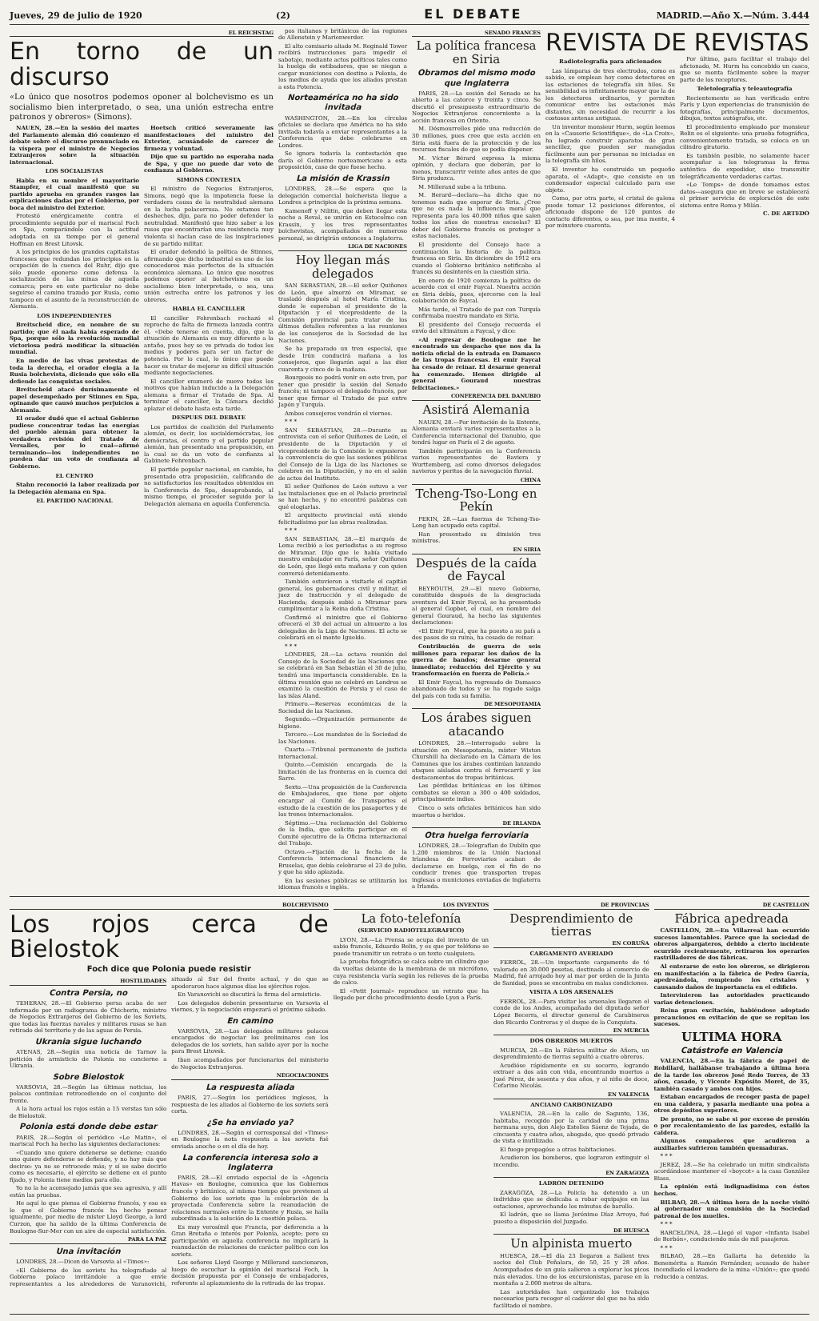Jueves, 29 de julio de 1920 (2) EL DEBATE MADRID.—Año X.—Núm. 3.444
EL REICHSTAG
En torno de un discurso
«Lo único que nosotros podemos oponer al bolchevismo es un socialismo bien interpretado, o sea, una unión estrecha entre patronos y obreros» (Simons).
NAUEN, 28.—En la sesión del martes del Parlamento alemán dió comienzo el debate sobre el discurso pronunciado en la víspera por el ministro de Negocios Extranjeros sobre la situación internacional.
LOS SOCIALISTAS
Habla en su nombre el mayoritario Stampfer, el cual manifestó que su partido aprueba en grandes rasgos las explicaciones dadas por el Gobierno, por boca del ministro del Exterior.
Protestó enérgicamente contra el procedimiento seguido por el mariscal Foch en Spa, comparándolo con la actitud adoptada en su tiempo por el general Hoffman en Brest Litovsk.
A los principios de los grandes capitalistas franceses que redundan los principios en la ocupación de la cuenca del Ruhr, dijo que sólo puede oponerse como defensa la socialización de las minas de aquella comarca; pero en este particular no debe seguirse el camino trazado por Rusia, como tampoco en el asunto de la reconstrucción de Alemania.
LOS INDEPENDIENTES
Breitscheid dice, en nombre de su partido; que él nada había esperado de Spa, porque sólo la revolución mundial victoriosa podrá modificar la situación mundial.
En medio de las vivas protestas de toda la derecha, el orador elogia a la Rusia bolchevista, diciendo que sólo ella defiende las conquistas sociales.
Breitscheid atacó durísimamente el papel desempeñado por Stinnes en Spa, opinando que causó muchos perjuicios a Alemania.
El orador dudó que el actual Gobierno pudiese concentrar todas las energías del pueblo alemán para obtener la verdadera revisión del Tratado de Versalles, por lo cual—afirmó terminando—los independientes no pueden dar un voto de confianza al Gobierno.
EL CENTRO
Stahn reconoció la labor realizada por la Delegación alemana en Spa.
EL PARTIDO NACIONAL
Hoetsch criticó severamente las manifestaciones del ministro del Exterior, acusándole de carecer de firmeza y voluntad.
Dijo que su partido no esperaba nada de Spa, y que no puede dar voto de confianza al Gobierno.
SIMONS CONTESTA
El ministro de Negocios Extranjeros, Simons, negó que la impotencia fuese la verdadera causa de la neutralidad alemana en la lucha polacorrusa. No estamos tan deshechos, dijo, para no poder defender la neutralidad. Manifestó que hizo saber a los rusos que encontrarían una resistencia muy violenta si hacían caso de las inspiraciones de su partido militar.
El orador defendió la política de Stinnes, afirmando que dicho industrial es uno de los conocedores más perfectos de la situación económica alemana. Lo único que nosotros podemos oponer al bolchevismo es un socialismo bien interpretado, o sea, una unión estrecha entre los patronos y los obreros.
HABLA EL CANCILLER
El canciller Fehrenbach rechazó el reproche de falta de firmeza lanzada contra él. «Debe tenerse en cuenta, dijo, que la situación de Alemania es muy diferente a la antaño, pues hoy se ve privada de todos los medios y poderes para ser un factor de potencia. Por lo cual, lo único que puede hacer es tratar de mejorar su difícil situación mediante negociaciones.
El canciller enumeró de nuevo todos los motivos que habían inducido a la Delegación alemana a firmar el Tratado de Spa. Al terminar el canciller, la Cámara decidió aplazar el debate hasta esta tarde.
DESPUES DEL DEBATE
Los partidos de coalición del Parlamento alemán, es decir, los socialdemócratas, los demócratas, el centro y el partido popular alemán, han presentado una proposición, en la cual se da un voto de confianza al Gabinete Fehrenbach.
El partido popular nacional, en cambio, ha presentado otra proposición, calificando de no satisfactorios los resultados obtenidos en la Conferencia de Spa, desaprobando, al mismo tiempo, el proceder seguido por la Delegación alemana en aquella Conferencia.
pos italianos y británicos de las regiones de Allenstein y Marienwerder.
El alto comisario aliado M. Reginald Tower recibirá instrucciones para impedir el sabotaje, mediante actos políticos tales como la huelga de estibadores, que se niegan a cargar municiones con destino a Polonia, de los medios de ayuda que los aliados prestan a esta Potencia.
Norteamérica no ha sido invitada
WASHINGTON, 28.—En los círculos oficiales se declara que América no ha sido invitada todavía a enviar representantes a la Conferencia que debe celebrarse en Londres.
Se ignora todavía la contestación que daría el Gobierno norteamericano a esta proposición, caso de que fuese hecho.
La misión de Krassin
LONDRES, 28.—Se espera que la delegación comercial bolchevista llegue a Londres a principios de la próxima semana.
Kameneff y Nilitin, que deben llegar esta noche a Reval, se unirán en Estocolmo con Krassin, y los tres representantes bolchevistas, acompañados de numeroso personal, se dirigirán entonces a Inglaterra.
LIGA DE NACIONES
Hoy llegan más delegados
SAN SEBASTIAN, 28.—El señor Quiñones de León, que almorzó en Miramar, se trasladó después al hotel María Cristina, donde le esperaban el presidente de la Diputación y el vicepresidente de la Comisión provincial para tratar de los últimos detalles referentes a las reuniones de los consejeros de la Sociedad de las Naciones.
Se ha preparado un tren especial, que desde Irún conducirá mañana a los consejeros, que llegarán aquí a las diez cuarenta y cinco de la mañana.
Bourgeois no podrá venir en este tren, por tener que presidir la sesión del Senado francés; ni tampoco el delegado francés, por tener que firmar el Tratado de paz entre Japón y Turquía.
Ambos consejeros vendrán el viernes.
* * *
SAN SEBASTIAN, 28.—Durante su entrevista con el señor Quiñones de León, el presidente de la Diputación y el vicepresidente de la Comisión le expusieron la conveniencia de que las sesiones públicas del Consejo de la Liga de las Naciones se celebren en la Diputación, y no en el salón de actos del Instituto.
El señor Quiñones de León estuvo a ver las instalaciones que en el Palacio provincial se han hecho, y no encontró palabras con qué elogiarlas.
El arquitecto provincial está siendo felicitadísimo por las obras realizadas.
* * *
SAN SEBASTIAN, 28.—El marqués de Lema recibió a los periodistas a su regreso de Miramar. Dijo que le había visitado nuestro embajador en París, señor Quiñones de León, que llegó esta mañana y con quien conversó detenidamente.
También estuvieron a visitarle el capitán general, los gobernadores civil y militar, el juez de Instrucción y el delegado de Hacienda; después subió a Miramar para cumplimentar a la Reina doña Cristina.
Confirmó el ministro que el Gobierno ofrecerá el 30 del actual un almuerzo a los delegados de la Liga de Naciones. El acto se celebrará en el monte Igueldo.
* * *
LONDRES, 28.—La octava reunión del Consejo de la Sociedad de las Naciones que se celebrará en San Sebastián el 30 de julio, tendrá una importancia considerable. En la última reunión que se celebró en Londres se examinó la cuestión de Persia y el caso de las islas Aland.
Primero.—Reservas económicas de la Sociedad de las Naciones.
Segundo.—Organización permanente de higiene.
Tercero.—Los mandatos de la Sociedad de las Naciones.
Cuarto.—Tribunal permanente de justicia internacional.
Quinto.—Comisión encargada de la limitación de las fronteras en la cuenca del Sarre.
Sexto.—Una proposición de la Conferencia de Embajadores, que tiene por objeto encargar al Comité de Transportes el estudio de la cuestión de los pasaportes y de los trenes internacionales.
Séptimo.—Una reclamación del Gobierno de la India, que solicita participar en el Comité ejecutivo de la Oficina internacional del Trabajo.
Octavo.—Fijación de la fecha de la Conferencia internacional financiera de Bruselas, que debía celebrarse el 23 de julio, y que ha sido aplazada.
En las sesiones públicas se utilizarán los idiomas francés e inglés.
SENADO FRANCES
La política francesa en Siria
Obramos del mismo modo que Inglaterra
PARIS, 28.—La sesión del Senado se ha abierto a las catorce y treinta y cinco. Se discutió el presupuesto extraordinario de Negocios Extranjeros concerniente a la acción francesa en Oriente.
M. Désmourrelles pide una reducción de 30 millones, pues cree que esta acción en Siria está fuera de la protección y de los recursos fiscales de que se podía disponer.
M. Víctor Bérard expresa la misma opinión, y declara que deberán, por lo menos, transcurrir veinte años antes de que Siria produzca.
M. Millerand sube a la tribuna.
M. Berard—declara—ha dicho que no tenemos nada que esperar de Siria. ¿Cree que no es nada la influencia moral que representa para los 40.000 niños que salen todos los años de nuestras escuelas? El deber del Gobierno francés es proteger a estos nacionales.
El presidente del Consejo hace a continuación la historia de la política francesa en Siria. En diciembre de 1912 era cuando el Gobierno británico notificaba al francés su desinterés en la cuestión siria.
En enero de 1920 comienza la política de acuerdo con el emir Faycal. Nuestra acción en Siria debía, pues, ejercerse con la leal colaboración de Faycal.
Más tarde, el Tratado de paz con Turquía confirmaba nuestro mandato en Siria.
El presidente del Consejo recuerda el envío del ultimátum a Faycal, y dice:
«Al regresar de Boulogne me he encontrado un despacho que nos da la noticia oficial de la entrada en Damasco de las tropas francesas. El emir Faycal ha cesado de reinar. El desarme general ha comenzado. Hemos dirigido al general Gouraud nuestras felicitaciones.»
CONFERENCIA DEL DANUBIO
Asistirá Alemania
NAUEN, 28.—Por invitación de la Entente, Alemania enviará varios representantes a la Conferencia internacional del Danubio, que tendrá lugar en París el 2 de agosto.
También participarán en la Conferencia varios representantes de Baviera y Wurttemberg, así como diversos delegados navieros y peritos de la navegación fluvial.
CHINA
Tcheng-Tso-Long en Pekín
PEKIN, 28.—Las fuerzas de Tcheng-Tso-Long han ocupado esta capital.
Han presentado su dimisión tres ministros.
EN SIRIA
Después de la caída de Faycal
BEYROUTH, 29.—El nuevo Gobierno, constituído después de la desgraciada aventura del Emir Faycal, se ha presentado al general Gopbet, el cual, en nombre del general Gouraud, ha hecho las siguientes declaraciones:
«El Emir Faycal, que ha puesto a su país a dos pasos de su ruina, ha cesado de reinar.
Contribución de guerra de seis millones para reparar los daños de la guerra de bandos; desarme general inmediato; reducción del Ejército y su transformación en fuerza de Policía.»
El Emir Faycal, ha regresado de Damasco abandonado de todos y se ha rogado salga del país con toda su familia.
DE MESOPOTAMIA
Los árabes siguen atacando
LONDRES, 28.—Interrogado sobre la situación en Mesopotamia, míster Wiston Churshill ha declarado en la Cámara de los Comunes que los árabes continúan lanzando ataques aislados contra el ferrocarril y los destacamentos de tropas británicas.
Las pérdidas británicas en los últimos combates se elevan a 300 o 400 soldados, principalmente indios.
Cinco o seis oficiales británicos han sido muertos o heridos.
DE IRLANDA
Otra huelga ferroviaria
LONDRES, 28.—Telegrafían de Dublín que 1.200 miembros de la Unión Nacional Irlandesa de Ferroviarios acaban de declararse en huelga, con el fin de no conducir trenes que transporten tropas inglesas o municiones enviadas de Inglaterra a Irlanda.
REVISTA DE REVISTAS
Radiotelegrafía para aficionados
Las lámparas de tres electrodos, como es sabido, se emplean hoy como detectores en las estaciones de telegrafía sin hilos. Su sensibilidad es infinitamente mayor que la de los detectores ordinarios, y permiten comunicar entre las estaciones más distantes, sin necesidad de recurrir a los costosos antenas antiguas.
Un inventor monsieur Hurm, según leemos en la «Causerie Scientifique», de «La Croix», ha logrado construir aparatos de gran sencillez, que pueden ser manejados fácilmente aun por personas no iniciadas en la telegrafía sin hilos.
El inventor ha construido un pequeño aparato, el «Adapt», que consiste en un condensador especial calculado para ese objeto.
Como, por otra parte, el cristal de galena puede tomar 12 posiciones diferentes, el aficionado dispone de 120 puntos de contacto diferentes, o sea, por ima mente, 4 por minutero cuarenta.
Por último, para facilitar el trabajo del aficionado, M. Hurm ha concebido un casco, que se monta fácilmente sobre la mayor parte de los receptores.
Teletolografía y teleautografía
Recientemente se han verificado entre París y Lyon experiencias de transmisión de fotografías, principalmente documentos, dibujos, textos autógrafos, etc.
El procedimiento empleado por monsieur Belin es el siguiente: una prueba fotográfica, convenientemente tratada, se coloca en un cilindro giratorio.
Es también posible, no solamente hacer acompañar a los telegramas la firma auténtica de expedidor, sino transmitir telegráficamente verdaderas cartas.
«Le Temps» de donde tomamos estos datos—asegura que en breve se establecerá el primer servicio de exploración de este sistema entre Roma y Milán.
C. DE ARTEDO
BOLCHEVISMO
Los rojos cerca de Bielostok
Foch dice que Polonia puede resistir
HOSTILIDADES
Contra Persia, no
TEHERAN, 28.—El Gobierno persa acaba de ser informado por un radiograma de Chicherin, ministro de Negocios Extranjeros del Gobierno de los Soviets, que todas las fuerzas navales y militares rusas se han retirado del territorio y de las aguas de Persia.
Ukrania sigue luchando
ATENAS, 28.—Según una noticia de Tarnov la petición de armisticio de Polonia no concierne a Ukrania.
Sobre Bielostok
VARSOVIA, 28.—Según las últimas noticias, los polacos continúan retrocediendo en el conjunto del frente.
A la hora actual los rojos están a 15 verstas tan sólo de Bielostok.
Polonia está donde debe estar
PARIS, 28.—Según el periódico «Le Matin», el mariscal Foch ha hecho las siguientes declaraciones:
«Cuando uno quiere detenerse se detiene; cuando uno quiere defenderse se defiende, y no hay más que decirse: ya no se retrocede más; y sí se sabe decirlo como es necesario, el ejército se detiene en el punto fijado, y Polonia tiene medios para ello.
Yo no la he aconsejado jamás que sea agresiva, y allí están las pruebas.
He aquí lo que piensa el Gobierno francés, y eso es lo que el Gobierno francés ha hecho pensar igualmente, por medio de míster Lloyd George, a lord Curzon, que ha salido de la última Conferencia de Boulogne-Sur-Mer con un aire de especial satisfacción.
PARA LA PAZ
Una invitación
LONDRES, 28.—Dicen de Varsovia al «Times»:
«El Gobierno de los soviets ha telegrafiado al Gobierno polaco invitándole a que envíe representantes a los alrededores de Varanovichi, situado al Sur del frente actual, y de que se apoderaron hace algunos días los ejércitos rojos.
En Varanovichi se discutirá la firma del armisticio.
Los delegados deberán presentarse en Varsovia el viernes, y la negociación empezará el próximo sábado.
En camino
VARSOVIA, 28.—Los delegados militares polacos encargados de negociar los preliminares con los delegados de los soviets, han salido ayer por la noche para Brest Litovsk.
Iban acompañados por funcionarios del ministerio de Negocios Extranjeros.
NEGOCIACIONES
La respuesta aliada
PARIS, 27.—Según los periódicos ingleses, la respuesta de los aliados al Gobierno de los soviets será corta.
¿Se ha enviado ya?
LONDRES, 28.—Según el corresponsal del «Times» en Boulogne la nota respuesta a los soviets fué enviada anoche o en el día de hoy.
La conferencia interesa solo a Inglaterra
PARIS, 28.—El enviado especial de la «Agencia Havas» en Boulogne, comunica que los Gobiernos francés y británico, al mismo tiempo que previenen al Gobierno de los soviets que la celebración de la proyectada Conferencia sobre la reanudación de relaciones normales entre la Entente y Rusia, se halla subordinada a la solución de la cuestión polaca.
Es muy verosímil que Francia, por deferencia a la Gran Bretaña e interés por Polonia, acepte; pero su participación en aquella conferencia no implicará la reanudación de relaciones de carácter político con los soviets.
Los señores Lloyd George y Millerand sancionaron, luego de escuchar la opinión del mariscal Foch, la decisión propuesta por el Consejo de embajadores, referente al aplazamiento de la retirada de las tropas.
LOS INVENTOS
La foto-telefonía
(SERVICIO RADIOTELEGRAFICO)
LYON, 28.—La Prensa se ocupa del invento de un sabio francés, Eduardo Belin, y es que por teléfono se puede transmitir un retrato o un texto cualquiera.
La prueba fotográfica se calca sobre un cilindro que da vueltas delante de la membrana de un micrófono, cuya resistencia varía según los relieves de la prueba de calco.
El «Petit Journal» reproduce un retrato que ha llegado por dicho procedimiento desde Lyon a París.
DE PROVINCIAS
Desprendimiento de tierras
EN CORUÑA
CARGAMENTO AVERIADO
FERROL, 28.—Un importante cargamento de té valorado en 30.000 pesetas, destinado al comercio de Madrid, fué arrojado hoy al mar por orden de la Junta de Sanidad, pues se encontraba en malas condiciones.
VISITA A LOS ARSENALES
FERROL, 28.—Para visitar los arsenales llegaron el conde de los Andes, acompañado del diputado señor López Becerra, el director general de Carabineros don Ricardo Contreras y el duque de la Conquista.
EN MURCIA
DOS OBREROS MUERTOS
MURCIA, 28.—En la Fábrica militar de Añora, un desprendimiento de tierras sepultó a cuatro obreros.
Acudióse rápidamente en su socorro, logrando extraer a dos aún con vida, encontrando muertos a José Pérez, de sesenta y dos años, y al niño de doce, Cefarino Nicolás.
EN VALENCIA
ANCIANO CARBONIZADO
VALENCIA, 28.—En la calle de Sagunto, 136, habitaba, recogido por la caridad de una prima hermana suya, don Alejo Estelles Sáenz de Tejada, de cincuenta y cuatro años, abogado, que quedó privado de vista e inutilizado.
El fuego propagóse a otras habitaciones.
Acudieron los bomberos, que lograron extinguir el incendio.
EN ZARAGOZA
LADRON DETENIDO
ZARAGOZA, 28.—La Policía ha detenido a un individuo que se dedicaba a robar equipajes en las estaciones, aprovechando los minutos de barullo.
El ladrón, que se llama Jerónimo Díaz Arroyo, fué puesto a disposición del Juzgado.
DE HUESCA
Un alpinista muerto
HUESCA, 28.—El día 23 llegaron a Sallent tres socios del Club Peñalara, de 50, 25 y 28 años. Acompañados de un guía salieron a explorar los picos más elevados. Uno de los excursionistas, parose en la montaña a 2.000 metros de altura.
Las autoridades han organizado los trabajos necesarios para recoger el cadáver del que no ha sido facilitado el nombre.
DE CASTELLON
Fábrica apedreada
CASTELLON, 28.—En Villarreal han ocurrido sucesos lamentables. Parece que la sociedad de obreros alpargateros, debido a cierto incidente ocurrido recientemente, retiraron los operarios rastrilladores de dos fábricas.
Al enterarse de esto los obreros, se dirigieron en manifestación a la fábrica de Pedro García, apedreándola, rompiendo los cristales y causando daños de importancia en el edificio.
Intervinieron las autoridades practicando varias detenciones.
Reina gran excitación, habiéndose adoptado precauciones en evitación de que se repitan los sucesos.
ULTIMA HORA
Catástrofe en Valencia
VALENCIA, 28.—En la fábrica de papel de Robillard, hallábanse trabajando a última hora de la tarde los obreros José Redo Torres, de 33 años, casado, y Vicente Expósito Moret, de 35, también casado y ambos con hijos.
Estaban encargados de recoger pasta de papel en una caldera, y pasarla mediante una polea a otros depósitos superiores.
De pronto, no se sabe si por exceso de presión o por recalentamiento de las paredes, estalló la caldera.
Algunos compañeros que acudieron a auxiliarles sufrieron también quemaduras.
* * *
JEREZ, 28.—Se ha celebrado un mitin sindicalista acordándose mantener el «boycot» a la casa González Biass.
La opinión está indignadísima con éstos hechos.
BILBAO, 28.—A última hora de la noche visitó al gobernador una comisión de la Sociedad patronal de los muelles.
* * *
BARCELONA, 28.—Llegó el vapor «Infanta Isabel de Borbón», conduciendo más de mil pasajeros.
* * *
BILBAO, 28.—En Gallarta ha detenido la Benemérita a Ramón Fernández; acusado de haber incendiado el lavadero de la mina «Unión»; que quedó reducido a cenizas.